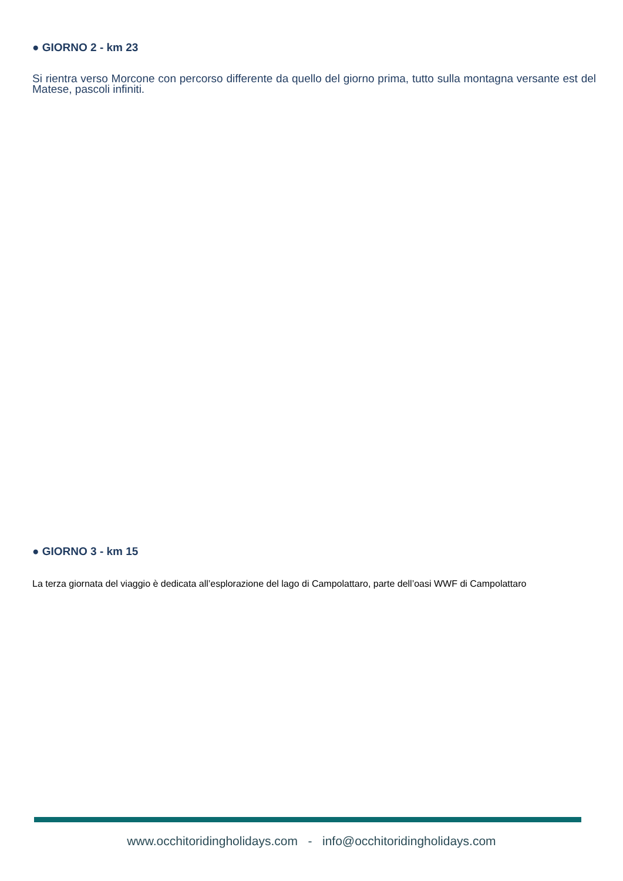● GIORNO 2 - km 23
Si rientra verso Morcone con percorso differente da quello del giorno prima, tutto sulla montagna versante est del Matese, pascoli infiniti.
● GIORNO 3 - km 15
La terza giornata del viaggio è dedicata all’esplorazione del lago di Campolattaro, parte dell’oasi WWF di Campolattaro
www.occhitoridingholidays.com - info@occhitoridingholidays.com